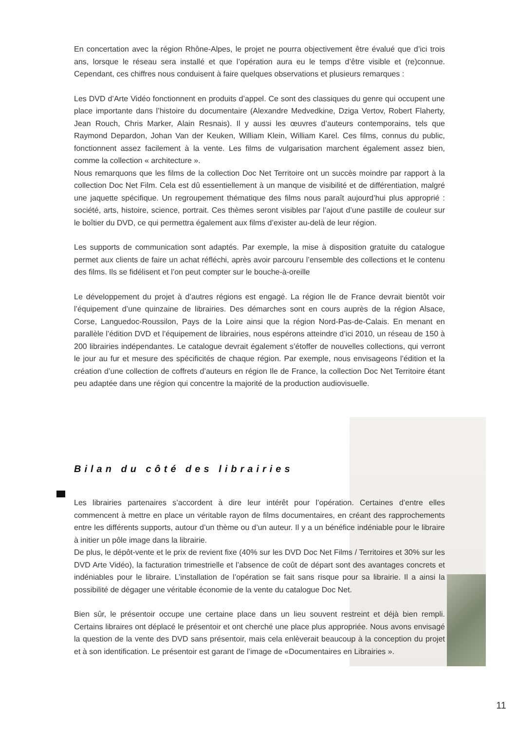En concertation avec la région Rhône-Alpes, le projet ne pourra objectivement être évalué que d’ici trois ans, lorsque le réseau sera installé et que l’opération aura eu le temps d’être visible et (re)connue. Cependant, ces chiffres nous conduisent à faire quelques observations et plusieurs remarques :
Les DVD d’Arte Vidéo fonctionnent en produits d’appel. Ce sont des classiques du genre qui occupent une place importante dans l’histoire du documentaire (Alexandre Medvedkine, Dziga Vertov, Robert Flaherty, Jean Rouch, Chris Marker, Alain Resnais). Il y aussi les œuvres d’auteurs contemporains, tels que Raymond Depardon, Johan Van der Keuken, William Klein, William Karel. Ces films, connus du public, fonctionnent assez facilement à la vente. Les films de vulgarisation marchent également assez bien, comme la collection « architecture ».
Nous remarquons que les films de la collection Doc Net Territoire ont un succès moindre par rapport à la collection Doc Net Film. Cela est dû essentiellement à un manque de visibilité et de différentiation, malgré une jaquette spécifique. Un regroupement thématique des films nous paraît aujourd’hui plus approprié : société, arts, histoire, science, portrait. Ces thèmes seront visibles par l’ajout d’une pastille de couleur sur le boîtier du DVD, ce qui permettra également aux films d’exister au-delà de leur région.
Les supports de communication sont adaptés. Par exemple, la mise à disposition gratuite du catalogue permet aux clients de faire un achat réfléchi, après avoir parcouru l’ensemble des collections et le contenu des films. Ils se fidélisent et l’on peut compter sur le bouche-à-oreille
Le développement du projet à d’autres régions est engagé. La région Ile de France devrait bientôt voir l’équipement d’une quinzaine de librairies. Des démarches sont en cours auprès de la région Alsace, Corse, Languedoc-Roussilon, Pays de la Loire ainsi que la région Nord-Pas-de-Calais. En menant en parallèle l’édition DVD et l’équipement de librairies, nous espérons atteindre d’ici 2010, un réseau de 150 à 200 librairies indépendantes. Le catalogue devrait également s’étoffer de nouvelles collections, qui verront le jour au fur et mesure des spécificités de chaque région. Par exemple, nous envisageons l’édition et la création d’une collection de coffrets d’auteurs en région Ile de France, la collection Doc Net Territoire étant peu adaptée dans une région qui concentre la majorité de la production audiovisuelle.
Bilan du côté des librairies
Les librairies partenaires s’accordent à dire leur intérêt pour l’opération. Certaines d’entre elles commencent à mettre en place un véritable rayon de films documentaires, en créant des rapprochements entre les différents supports, autour d’un thème ou d’un auteur. Il y a un bénéfice indéniable pour le libraire à initier un pôle image dans la librairie.
De plus, le dépôt-vente et le prix de revient fixe (40% sur les DVD Doc Net Films / Territoires et 30% sur les DVD Arte Vidéo), la facturation trimestrielle et l’absence de coût de départ sont des avantages concrets et indéniables pour le libraire. L’installation de l’opération se fait sans risque pour sa librairie. Il a ainsi la possibilité de dégager une véritable économie de la vente du catalogue Doc Net.
Bien sûr, le présentoir occupe une certaine place dans un lieu souvent restreint et déjà bien rempli. Certains libraires ont déplacé le présentoir et ont cherché une place plus appropriée. Nous avons envisagé la question de la vente des DVD sans présentoir, mais cela enlèverait beaucoup à la conception du projet et à son identification. Le présentoir est garant de l’image de «Documentaires en Librairies ».
11